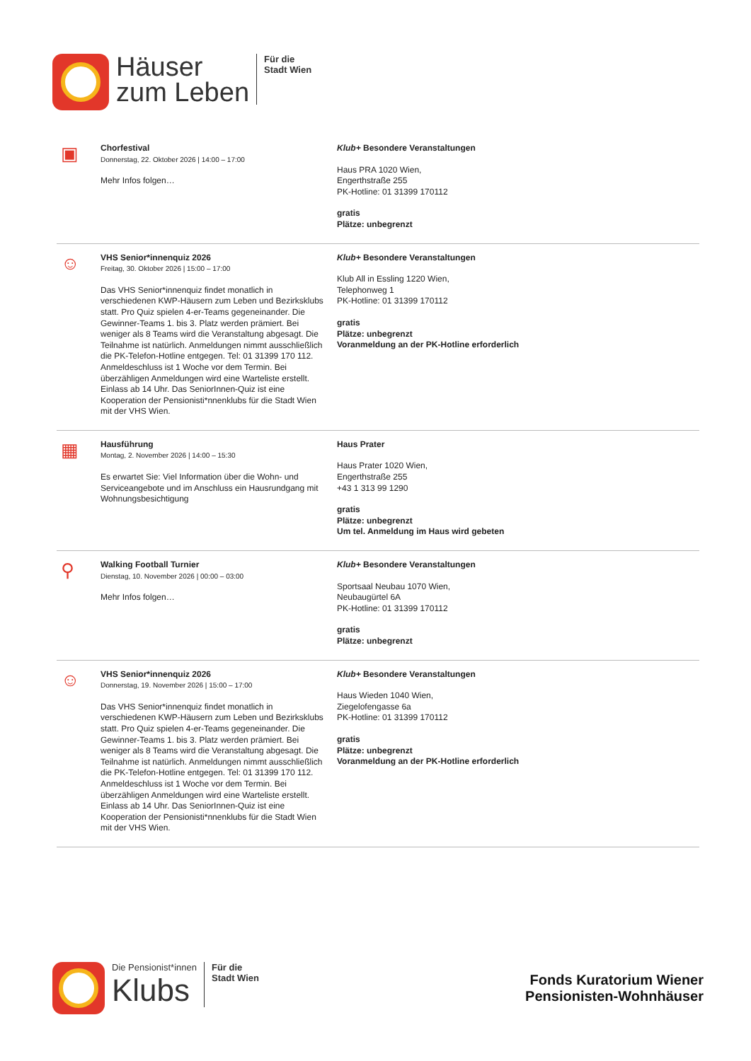Häuser
zum Leben
Für die
Stadt Wien
▣
Chorfestival
Donnerstag, 22. Oktober 2026 | 14:00 – 17:00
Mehr Infos folgen…
Klub+ Besondere Veranstaltungen
Haus PRA 1020 Wien,
Engerthstraße 255
PK-Hotline: 01 31399 170112
gratis
Plätze: unbegrenzt
☺
VHS Senior*innenquiz 2026
Freitag, 30. Oktober 2026 | 15:00 – 17:00
Das VHS Senior*innenquiz findet monatlich in verschiedenen KWP-Häusern zum Leben und Bezirksklubs statt. Pro Quiz spielen 4-er-Teams gegeneinander. Die Gewinner-Teams 1. bis 3. Platz werden prämiert. Bei weniger als 8 Teams wird die Veranstaltung abgesagt. Die Teilnahme ist natürlich. Anmeldungen nimmt ausschließlich die PK-Telefon-Hotline entgegen. Tel: 01 31399 170 112. Anmeldeschluss ist 1 Woche vor dem Termin. Bei überzähligen Anmeldungen wird eine Warteliste erstellt. Einlass ab 14 Uhr. Das SeniorInnen-Quiz ist eine Kooperation der Pensionisti*nnenklubs für die Stadt Wien mit der VHS Wien.
Klub+ Besondere Veranstaltungen
Klub All in Essling 1220 Wien,
Telephonweg 1
PK-Hotline: 01 31399 170112
gratis
Plätze: unbegrenzt
Voranmeldung an der PK-Hotline erforderlich
▦
Hausführung
Montag, 2. November 2026 | 14:00 – 15:30
Es erwartet Sie: Viel Information über die Wohn- und Serviceangebote und im Anschluss ein Hausrundgang mit Wohnungsbesichtigung
Haus Prater
Haus Prater 1020 Wien,
Engerthstraße 255
+43 1 313 99 1290
gratis
Plätze: unbegrenzt
Um tel. Anmeldung im Haus wird gebeten
⚲
Walking Football Turnier
Dienstag, 10. November 2026 | 00:00 – 03:00
Mehr Infos folgen…
Klub+ Besondere Veranstaltungen
Sportsaal Neubau 1070 Wien,
Neubaugürtel 6A
PK-Hotline: 01 31399 170112
gratis
Plätze: unbegrenzt
☺
VHS Senior*innenquiz 2026
Donnerstag, 19. November 2026 | 15:00 – 17:00
Das VHS Senior*innenquiz findet monatlich in verschiedenen KWP-Häusern zum Leben und Bezirksklubs statt. Pro Quiz spielen 4-er-Teams gegeneinander. Die Gewinner-Teams 1. bis 3. Platz werden prämiert. Bei weniger als 8 Teams wird die Veranstaltung abgesagt. Die Teilnahme ist natürlich. Anmeldungen nimmt ausschließlich die PK-Telefon-Hotline entgegen. Tel: 01 31399 170 112. Anmeldeschluss ist 1 Woche vor dem Termin. Bei überzähligen Anmeldungen wird eine Warteliste erstellt. Einlass ab 14 Uhr. Das SeniorInnen-Quiz ist eine Kooperation der Pensionisti*nnenklubs für die Stadt Wien mit der VHS Wien.
Klub+ Besondere Veranstaltungen
Haus Wieden 1040 Wien,
Ziegelofengasse 6a
PK-Hotline: 01 31399 170112
gratis
Plätze: unbegrenzt
Voranmeldung an der PK-Hotline erforderlich
Die Pensionist*innen
Klubs
Für die
Stadt Wien
Fonds Kuratorium Wiener
Pensionisten-Wohnhäuser